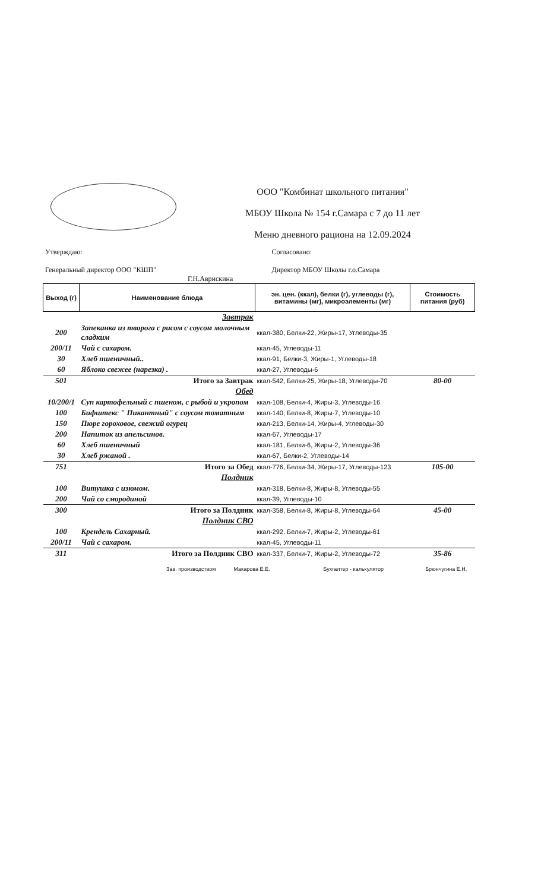ООО "Комбинат школьного питания"
МБОУ Школа № 154 г.Самара с 7 до 11 лет
Меню дневного рациона на 12.09.2024
Утверждаю:
Генеральный директор ООО "КШП"
Г.Н.Аврискина
Согласовано:
Директор МБОУ Школы г.о.Самара
| Выход (г) | Наименование блюда | эн. цен. (ккал), белки (г), углеводы (г), витамины (мг), микроэлементы (мг) | Стоимость питания (руб) |
| --- | --- | --- | --- |
| Завтрак | | | |
| 200 | Запеканка из творога с рисом с соусом молочным сладким | ккал-380, Белки-22, Жиры-17, Углеводы-35 | |
| 200/11 | Чай с сахаром. | ккал-45, Углеводы-11 | |
| 30 | Хлеб пшеничный.. | ккал-91, Белки-3, Жиры-1, Углеводы-18 | |
| 60 | Яблоко свежее (нарезка) . | ккал-27, Углеводы-6 | |
| 501 | Итого за Завтрак | ккал-542, Белки-25, Жиры-18, Углеводы-70 | 80-00 |
| Обед | | | |
| 10/200/1 | Суп картофельный с пшеном, с рыбой и укропом | ккал-108, Белки-4, Жиры-3, Углеводы-16 | |
| 100 | Бифштекс " Пикантный" с соусом томатным | ккал-140, Белки-8, Жиры-7, Углеводы-10 | |
| 150 | Пюре гороховое, свежий огурец | ккал-213, Белки-14, Жиры-4, Углеводы-30 | |
| 200 | Напиток из апельсинов. | ккал-67, Углеводы-17 | |
| 60 | Хлеб пшеничный | ккал-181, Белки-6, Жиры-2, Углеводы-36 | |
| 30 | Хлеб ржаной . | ккал-67, Белки-2, Углеводы-14 | |
| 751 | Итого за Обед | ккал-776, Белки-34, Жиры-17, Углеводы-123 | 105-00 |
| Полдник | | | |
| 100 | Витушка с изюмом. | ккал-318, Белки-8, Жиры-8, Углеводы-55 | |
| 200 | Чай со смородиной | ккал-39, Углеводы-10 | |
| 300 | Итого за Полдник | ккал-358, Белки-8, Жиры-8, Углеводы-64 | 45-00 |
| Полдник СВО | | | |
| 100 | Крендель Сахарный. | ккал-292, Белки-7, Жиры-2, Углеводы-61 | |
| 200/11 | Чай с сахаром. | ккал-45, Углеводы-11 | |
| 311 | Итого за Полдник СВО | ккал-337, Белки-7, Жиры-2, Углеводы-72 | 35-86 |
Зав. производством Макарова Е.Е. Бухгалтер - калькулятор Брюнчугина Е.Н.